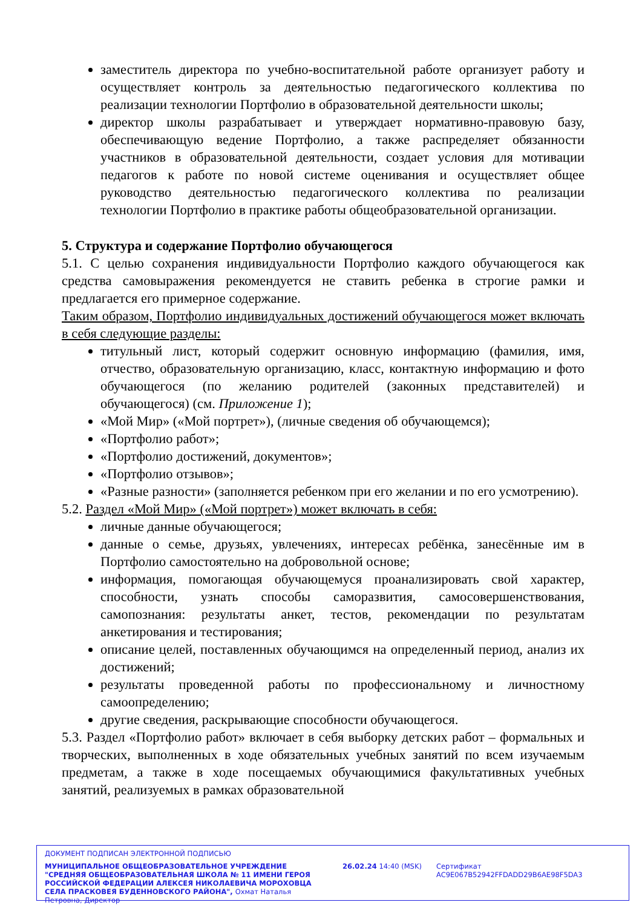заместитель директора по учебно-воспитательной работе организует работу и осуществляет контроль за деятельностью педагогического коллектива по реализации технологии Портфолио в образовательной деятельности школы;
директор школы разрабатывает и утверждает нормативно-правовую базу, обеспечивающую ведение Портфолио, а также распределяет обязанности участников в образовательной деятельности, создает условия для мотивации педагогов к работе по новой системе оценивания и осуществляет общее руководство деятельностью педагогического коллектива по реализации технологии Портфолио в практике работы общеобразовательной организации.
5. Структура и содержание Портфолио обучающегося
5.1. С целью сохранения индивидуальности Портфолио каждого обучающегося как средства самовыражения рекомендуется не ставить ребенка в строгие рамки и предлагается его примерное содержание.
Таким образом, Портфолио индивидуальных достижений обучающегося может включать в себя следующие разделы:
титульный лист, который содержит основную информацию (фамилия, имя, отчество, образовательную организацию, класс, контактную информацию и фото обучающегося (по желанию родителей (законных представителей) и обучающегося) (см. Приложение 1);
«Мой Мир» («Мой портрет»), (личные сведения об обучающемся);
«Портфолио работ»;
«Портфолио достижений, документов»;
«Портфолио отзывов»;
«Разные разности» (заполняется ребенком при его желании и по его усмотрению).
5.2. Раздел «Мой Мир» («Мой портрет») может включать в себя:
личные данные обучающегося;
данные о семье, друзьях, увлечениях, интересах ребёнка, занесённые им в Портфолио самостоятельно на добровольной основе;
информация, помогающая обучающемуся проанализировать свой характер, способности, узнать способы саморазвития, самосовершенствования, самопознания: результаты анкет, тестов, рекомендации по результатам анкетирования и тестирования;
описание целей, поставленных обучающимся на определенный период, анализ их достижений;
результаты проведенной работы по профессиональному и личностному самоопределению;
другие сведения, раскрывающие способности обучающегося.
5.3. Раздел «Портфолио работ» включает в себя выборку детских работ – формальных и творческих, выполненных в ходе обязательных учебных занятий по всем изучаемым предметам, а также в ходе посещаемых обучающимися факультативных учебных занятий, реализуемых в рамках образовательной
ДОКУМЕНТ ПОДПИСАН ЭЛЕКТРОННОЙ ПОДПИСЬЮ
МУНИЦИПАЛЬНОЕ ОБЩЕОБРАЗОВАТЕЛЬНОЕ УЧРЕЖДЕНИЕ "СРЕДНЯЯ ОБЩЕОБРАЗОВАТЕЛЬНАЯ ШКОЛА № 11 ИМЕНИ ГЕРОЯ РОССИЙСКОЙ ФЕДЕРАЦИИ АЛЕКСЕЯ НИКОЛАЕВИЧА МОРОХОВЦА СЕЛА ПРАСКОВЕЯ БУДЕННОВСКОГО РАЙОНА", Охмат Наталья Петровна, Директор
26.02.24 14:40 (MSK)
Сертификат AC9E067B52942FFDADD29B6AE98F5DA3